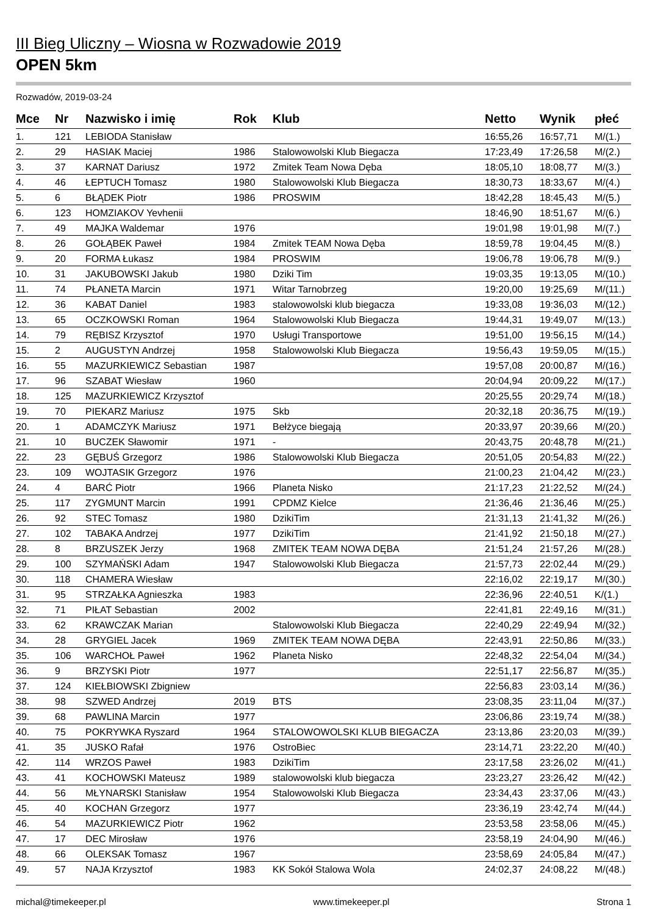III Bieg Uliczny – Wiosna w Rozwadowie 2019
OPEN 5km
Rozwadów, 2019-03-24
| Mce | Nr | Nazwisko i imię | Rok | Klub | Netto | Wynik | płeć |
| --- | --- | --- | --- | --- | --- | --- | --- |
| 1. | 121 | LEBIODA Stanisław | | | 16:55,26 | 16:57,71 | M/(1.) |
| 2. | 29 | HASIAK Maciej | 1986 | Stalowowolski Klub Biegacza | 17:23,49 | 17:26,58 | M/(2.) |
| 3. | 37 | KARNAT Dariusz | 1972 | Zmitek Team Nowa Dęba | 18:05,10 | 18:08,77 | M/(3.) |
| 4. | 46 | ŁEPTUCH Tomasz | 1980 | Stalowowolski Klub Biegacza | 18:30,73 | 18:33,67 | M/(4.) |
| 5. | 6 | BŁĄDEK Piotr | 1986 | PROSWIM | 18:42,28 | 18:45,43 | M/(5.) |
| 6. | 123 | HOMZIAKOV Yevhenii | | | 18:46,90 | 18:51,67 | M/(6.) |
| 7. | 49 | MAJKA Waldemar | 1976 | | 19:01,98 | 19:01,98 | M/(7.) |
| 8. | 26 | GOŁĄBEK Paweł | 1984 | Zmitek TEAM Nowa Dęba | 18:59,78 | 19:04,45 | M/(8.) |
| 9. | 20 | FORMA Łukasz | 1984 | PROSWIM | 19:06,78 | 19:06,78 | M/(9.) |
| 10. | 31 | JAKUBOWSKI Jakub | 1980 | Dziki Tim | 19:03,35 | 19:13,05 | M/(10.) |
| 11. | 74 | PŁANETA Marcin | 1971 | Witar Tarnobrzeg | 19:20,00 | 19:25,69 | M/(11.) |
| 12. | 36 | KABAT Daniel | 1983 | stalowowolski klub biegacza | 19:33,08 | 19:36,03 | M/(12.) |
| 13. | 65 | OCZKOWSKI Roman | 1964 | Stalowowolski Klub Biegacza | 19:44,31 | 19:49,07 | M/(13.) |
| 14. | 79 | RĘBISZ Krzysztof | 1970 | Usługi Transportowe | 19:51,00 | 19:56,15 | M/(14.) |
| 15. | 2 | AUGUSTYN Andrzej | 1958 | Stalowowolski Klub Biegacza | 19:56,43 | 19:59,05 | M/(15.) |
| 16. | 55 | MAZURKIEWICZ Sebastian | 1987 | | 19:57,08 | 20:00,87 | M/(16.) |
| 17. | 96 | SZABAT Wiesław | 1960 | | 20:04,94 | 20:09,22 | M/(17.) |
| 18. | 125 | MAZURKIEWICZ Krzysztof | | | 20:25,55 | 20:29,74 | M/(18.) |
| 19. | 70 | PIEKARZ Mariusz | 1975 | Skb | 20:32,18 | 20:36,75 | M/(19.) |
| 20. | 1 | ADAMCZYK Mariusz | 1971 | Bełżyce biegają | 20:33,97 | 20:39,66 | M/(20.) |
| 21. | 10 | BUCZEK Sławomir | 1971 | - | 20:43,75 | 20:48,78 | M/(21.) |
| 22. | 23 | GĘBUŚ Grzegorz | 1986 | Stalowowolski Klub Biegacza | 20:51,05 | 20:54,83 | M/(22.) |
| 23. | 109 | WOJTASIK Grzegorz | 1976 | | 21:00,23 | 21:04,42 | M/(23.) |
| 24. | 4 | BARĆ Piotr | 1966 | Planeta Nisko | 21:17,23 | 21:22,52 | M/(24.) |
| 25. | 117 | ZYGMUNT Marcin | 1991 | CPDMZ Kielce | 21:36,46 | 21:36,46 | M/(25.) |
| 26. | 92 | STEC Tomasz | 1980 | DzikiTim | 21:31,13 | 21:41,32 | M/(26.) |
| 27. | 102 | TABAKA Andrzej | 1977 | DzikiTim | 21:41,92 | 21:50,18 | M/(27.) |
| 28. | 8 | BRZUSZEK Jerzy | 1968 | ZMITEK TEAM NOWA DĘBA | 21:51,24 | 21:57,26 | M/(28.) |
| 29. | 100 | SZYMAŃSKI Adam | 1947 | Stalowowolski Klub Biegacza | 21:57,73 | 22:02,44 | M/(29.) |
| 30. | 118 | CHAMERA Wiesław | | | 22:16,02 | 22:19,17 | M/(30.) |
| 31. | 95 | STRZAŁKA Agnieszka | 1983 | | 22:36,96 | 22:40,51 | K/(1.) |
| 32. | 71 | PIŁAT Sebastian | 2002 | | 22:41,81 | 22:49,16 | M/(31.) |
| 33. | 62 | KRAWCZAK Marian | | Stalowowolski Klub Biegacza | 22:40,29 | 22:49,94 | M/(32.) |
| 34. | 28 | GRYGIEL Jacek | 1969 | ZMITEK TEAM NOWA DĘBA | 22:43,91 | 22:50,86 | M/(33.) |
| 35. | 106 | WARCHOŁ Paweł | 1962 | Planeta Nisko | 22:48,32 | 22:54,04 | M/(34.) |
| 36. | 9 | BRZYSKI Piotr | 1977 | | 22:51,17 | 22:56,87 | M/(35.) |
| 37. | 124 | KIEŁBIOWSKI Zbigniew | | | 22:56,83 | 23:03,14 | M/(36.) |
| 38. | 98 | SZWED Andrzej | 2019 | BTS | 23:08,35 | 23:11,04 | M/(37.) |
| 39. | 68 | PAWLINA Marcin | 1977 | | 23:06,86 | 23:19,74 | M/(38.) |
| 40. | 75 | POKRYWKA Ryszard | 1964 | STALOWOWOLSKI KLUB BIEGACZA | 23:13,86 | 23:20,03 | M/(39.) |
| 41. | 35 | JUSKO Rafał | 1976 | OstroBiec | 23:14,71 | 23:22,20 | M/(40.) |
| 42. | 114 | WRZOS Paweł | 1983 | DzikiTim | 23:17,58 | 23:26,02 | M/(41.) |
| 43. | 41 | KOCHOWSKI Mateusz | 1989 | stalowowolski klub biegacza | 23:23,27 | 23:26,42 | M/(42.) |
| 44. | 56 | MŁYNARSKI Stanisław | 1954 | Stalowowolski Klub Biegacza | 23:34,43 | 23:37,06 | M/(43.) |
| 45. | 40 | KOCHAN Grzegorz | 1977 | | 23:36,19 | 23:42,74 | M/(44.) |
| 46. | 54 | MAZURKIEWICZ Piotr | 1962 | | 23:53,58 | 23:58,06 | M/(45.) |
| 47. | 17 | DEC Mirosław | 1976 | | 23:58,19 | 24:04,90 | M/(46.) |
| 48. | 66 | OLEKSAK Tomasz | 1967 | | 23:58,69 | 24:05,84 | M/(47.) |
| 49. | 57 | NAJA Krzysztof | 1983 | KK Sokół Stalowa Wola | 24:02,37 | 24:08,22 | M/(48.) |
michal@timekeeper.pl www.timekeeper.pl Strona 1